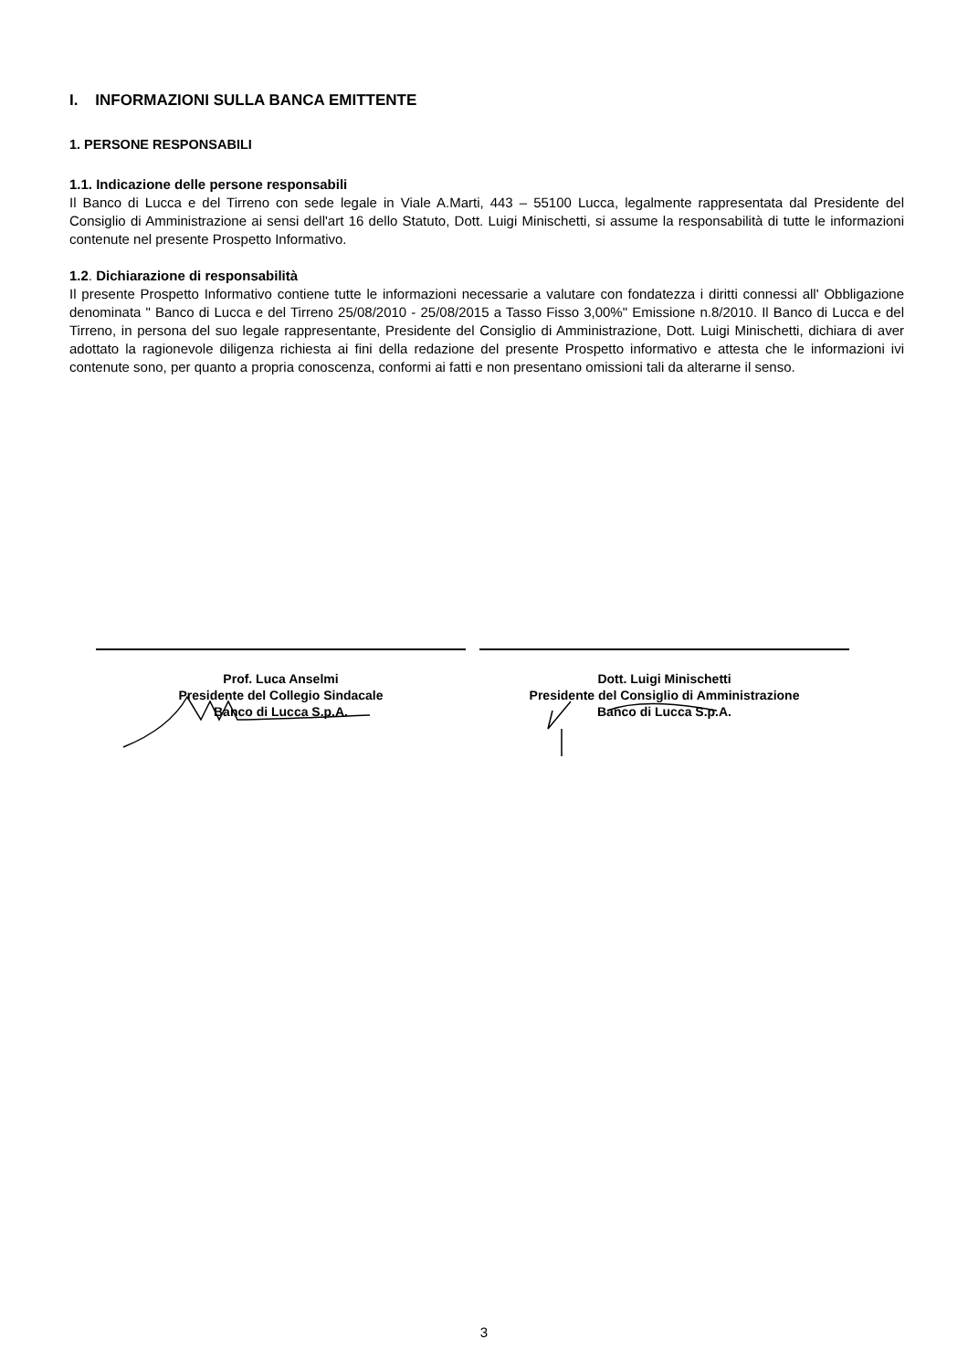I. INFORMAZIONI SULLA BANCA EMITTENTE
1. PERSONE RESPONSABILI
1.1. Indicazione delle persone responsabili
Il Banco di Lucca e del Tirreno con sede legale in Viale A.Marti, 443 – 55100 Lucca, legalmente rappresentata dal Presidente del Consiglio di Amministrazione ai sensi dell'art 16 dello Statuto, Dott. Luigi Minischetti, si assume la responsabilità di tutte le informazioni contenute nel presente Prospetto Informativo.
1.2. Dichiarazione di responsabilità
Il presente Prospetto Informativo contiene tutte le informazioni necessarie a valutare con fondatezza i diritti connessi all' Obbligazione denominata " Banco di Lucca e del Tirreno 25/08/2010 - 25/08/2015 a Tasso Fisso 3,00%" Emissione n.8/2010. Il Banco di Lucca e del Tirreno, in persona del suo legale rappresentante, Presidente del Consiglio di Amministrazione, Dott. Luigi Minischetti, dichiara di aver adottato la ragionevole diligenza richiesta ai fini della redazione del presente Prospetto informativo e attesta che le informazioni ivi contenute sono, per quanto a propria conoscenza, conformi ai fatti e non presentano omissioni tali da alterarne il senso.
Prof. Luca Anselmi
Presidente del Collegio Sindacale
Banco di Lucca S.p.A.
Dott. Luigi Minischetti
Presidente del Consiglio di Amministrazione
Banco di Lucca S.p.A.
3